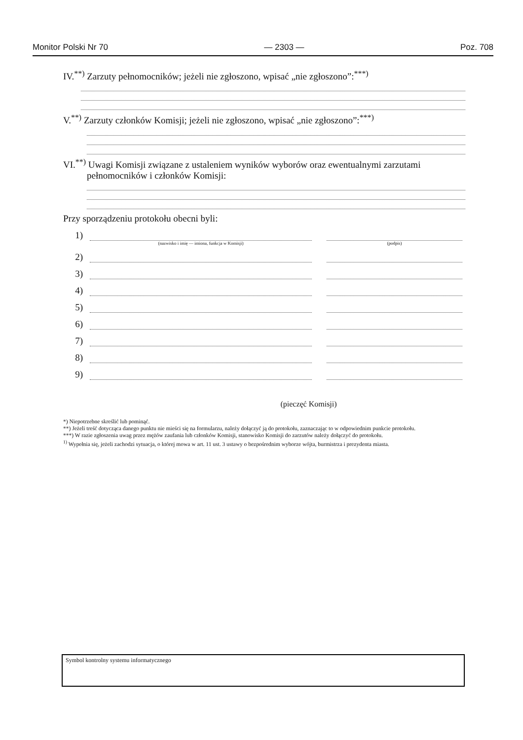Monitor Polski Nr 70 — 2303 — Poz. 708
IV.<sup>**)</sup> Zarzuty pełnomocników; jeżeli nie zgłoszono, wpisać „nie zgłoszono”:<sup>***)</sup>
V.<sup>**)</sup> Zarzuty członków Komisji; jeżeli nie zgłoszono, wpisać „nie zgłoszono”:<sup>***)</sup>
VI.<sup>**)</sup> Uwagi Komisji związane z ustaleniem wyników wyborów oraz ewentualnymi zarzutami
pełnomocników i członków Komisji:
Przy sporządzeniu protokołu obecni byli:
1)
(nazwisko i imię — imiona, funkcja w Komisji) (podpis)
2)
3)
4)
5)
6)
7)
8)
9)
(pieczęć Komisji)
*) Niepotrzebne skreślić lub pominąć.
**) Jeżeli treść dotycząca danego punktu nie mieści się na formularzu, należy dołączyć ją do protokołu, zaznaczając to w odpowiednim punkcie protokołu.
***) W razie zgłoszenia uwag przez mężów zaufania lub członków Komisji, stanowisko Komisji do zarzutów należy dołączyć do protokołu.
<sup>1)</sup> Wypełnia się, jeżeli zachodzi sytuacja, o której mowa w art. 11 ust. 3 ustawy o bezpośrednim wyborze wójta, burmistrza i prezydenta miasta.
Symbol kontrolny systemu informatycznego